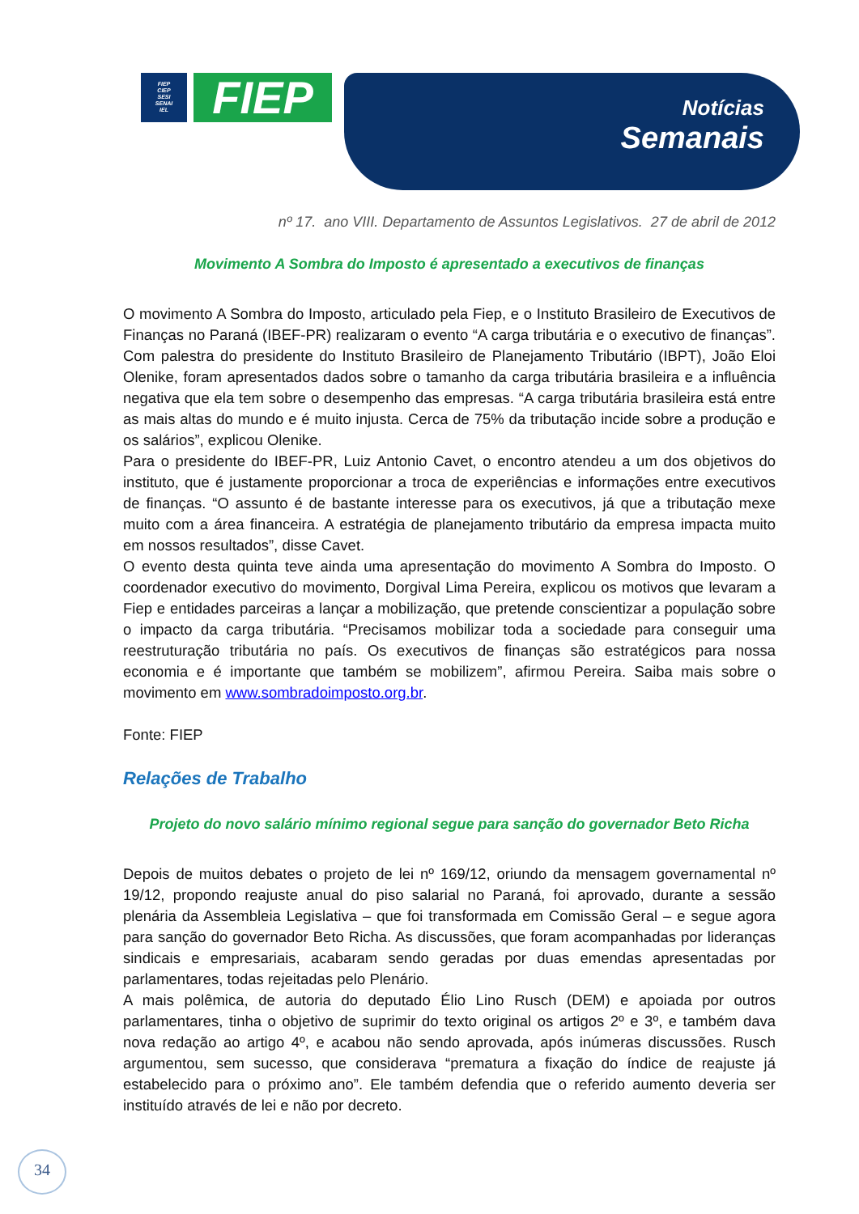FIEP
CIEP
SESI
SENAI
IEL
FIEP
Notícias
Semanais
nº 17. ano VIII. Departamento de Assuntos Legislativos. 27 de abril de 2012
Movimento A Sombra do Imposto é apresentado a executivos de finanças
O movimento A Sombra do Imposto, articulado pela Fiep, e o Instituto Brasileiro de Executivos de Finanças no Paraná (IBEF-PR) realizaram o evento “A carga tributária e o executivo de finanças”. Com palestra do presidente do Instituto Brasileiro de Planejamento Tributário (IBPT), João Eloi Olenike, foram apresentados dados sobre o tamanho da carga tributária brasileira e a influência negativa que ela tem sobre o desempenho das empresas. “A carga tributária brasileira está entre as mais altas do mundo e é muito injusta. Cerca de 75% da tributação incide sobre a produção e os salários”, explicou Olenike.
Para o presidente do IBEF-PR, Luiz Antonio Cavet, o encontro atendeu a um dos objetivos do instituto, que é justamente proporcionar a troca de experiências e informações entre executivos de finanças. “O assunto é de bastante interesse para os executivos, já que a tributação mexe muito com a área financeira. A estratégia de planejamento tributário da empresa impacta muito em nossos resultados”, disse Cavet.
O evento desta quinta teve ainda uma apresentação do movimento A Sombra do Imposto. O coordenador executivo do movimento, Dorgival Lima Pereira, explicou os motivos que levaram a Fiep e entidades parceiras a lançar a mobilização, que pretende conscientizar a população sobre o impacto da carga tributária. “Precisamos mobilizar toda a sociedade para conseguir uma reestruturação tributária no país. Os executivos de finanças são estratégicos para nossa economia e é importante que também se mobilizem”, afirmou Pereira. Saiba mais sobre o movimento em www.sombradoimposto.org.br.
Fonte: FIEP
Relações de Trabalho
Projeto do novo salário mínimo regional segue para sanção do governador Beto Richa
Depois de muitos debates o projeto de lei nº 169/12, oriundo da mensagem governamental nº 19/12, propondo reajuste anual do piso salarial no Paraná, foi aprovado, durante a sessão plenária da Assembleia Legislativa – que foi transformada em Comissão Geral – e segue agora para sanção do governador Beto Richa. As discussões, que foram acompanhadas por lideranças sindicais e empresariais, acabaram sendo geradas por duas emendas apresentadas por parlamentares, todas rejeitadas pelo Plenário.
A mais polêmica, de autoria do deputado Élio Lino Rusch (DEM) e apoiada por outros parlamentares, tinha o objetivo de suprimir do texto original os artigos 2º e 3º, e também dava nova redação ao artigo 4º, e acabou não sendo aprovada, após inúmeras discussões. Rusch argumentou, sem sucesso, que considerava “prematura a fixação do índice de reajuste já estabelecido para o próximo ano”. Ele também defendia que o referido aumento deveria ser instituído através de lei e não por decreto.
34